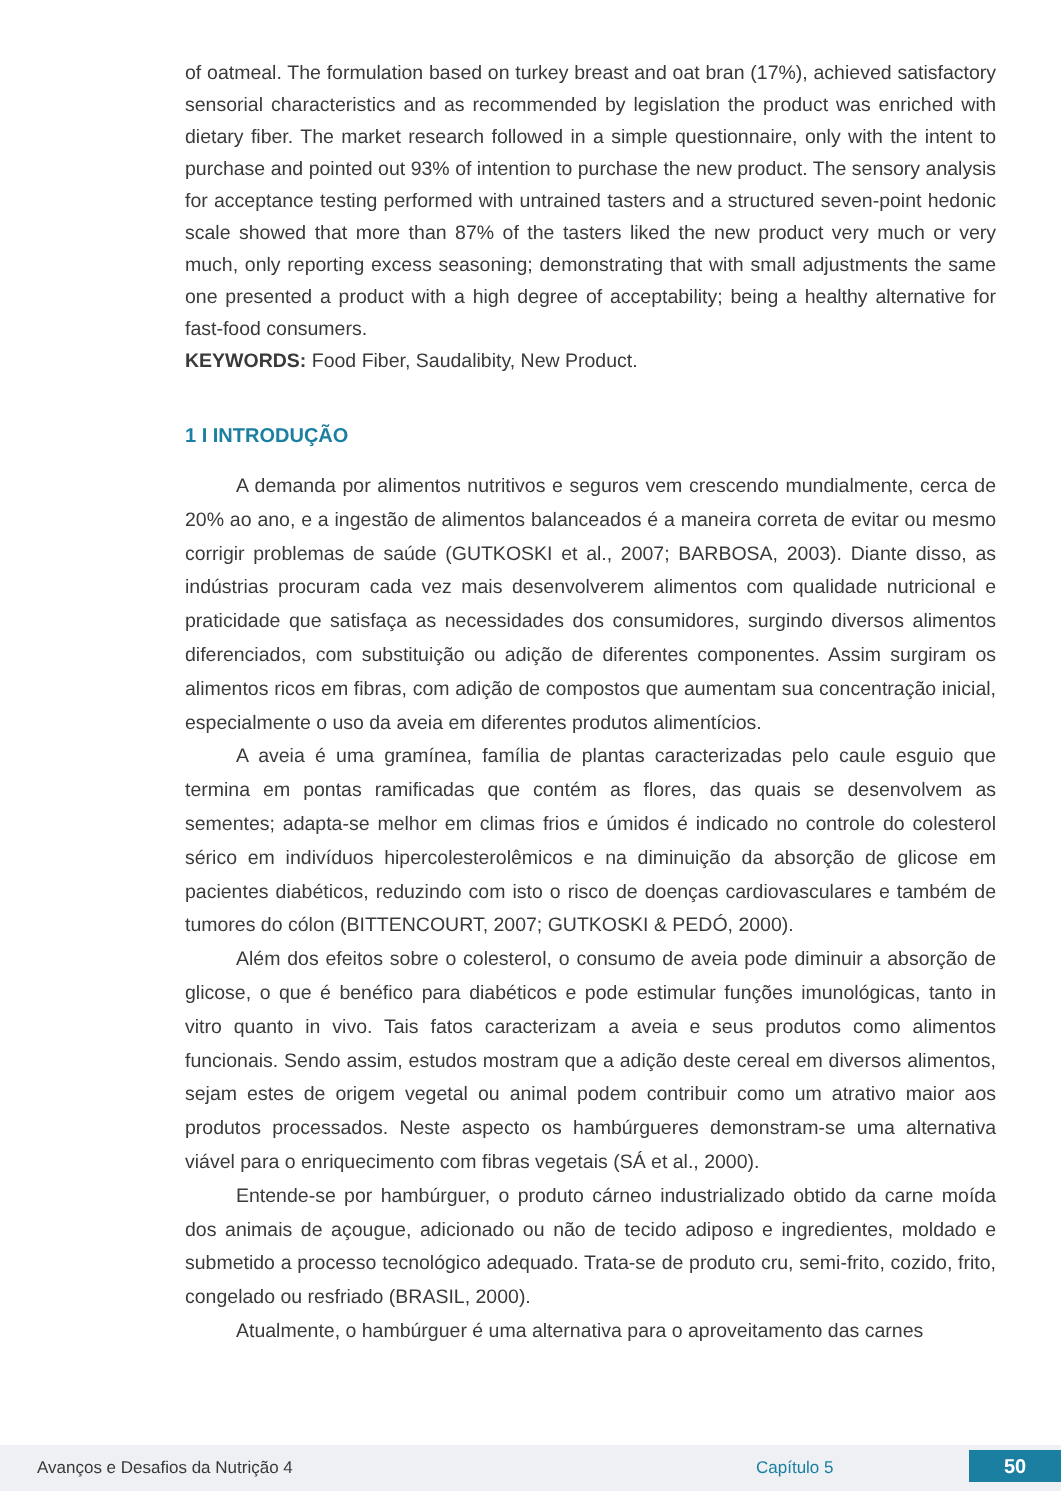of oatmeal. The formulation based on turkey breast and oat bran (17%), achieved satisfactory sensorial characteristics and as recommended by legislation the product was enriched with dietary fiber. The market research followed in a simple questionnaire, only with the intent to purchase and pointed out 93% of intention to purchase the new product. The sensory analysis for acceptance testing performed with untrained tasters and a structured seven-point hedonic scale showed that more than 87% of the tasters liked the new product very much or very much, only reporting excess seasoning; demonstrating that with small adjustments the same one presented a product with a high degree of acceptability; being a healthy alternative for fast-food consumers.
KEYWORDS: Food Fiber, Saudalibity, New Product.
1 I INTRODUÇÃO
A demanda por alimentos nutritivos e seguros vem crescendo mundialmente, cerca de 20% ao ano, e a ingestão de alimentos balanceados é a maneira correta de evitar ou mesmo corrigir problemas de saúde (GUTKOSKI et al., 2007; BARBOSA, 2003). Diante disso, as indústrias procuram cada vez mais desenvolverem alimentos com qualidade nutricional e praticidade que satisfaça as necessidades dos consumidores, surgindo diversos alimentos diferenciados, com substituição ou adição de diferentes componentes. Assim surgiram os alimentos ricos em fibras, com adição de compostos que aumentam sua concentração inicial, especialmente o uso da aveia em diferentes produtos alimentícios.
A aveia é uma gramínea, família de plantas caracterizadas pelo caule esguio que termina em pontas ramificadas que contém as flores, das quais se desenvolvem as sementes; adapta-se melhor em climas frios e úmidos é indicado no controle do colesterol sérico em indivíduos hipercolesterolêmicos e na diminuição da absorção de glicose em pacientes diabéticos, reduzindo com isto o risco de doenças cardiovasculares e também de tumores do cólon (BITTENCOURT, 2007; GUTKOSKI & PEDÓ, 2000).
Além dos efeitos sobre o colesterol, o consumo de aveia pode diminuir a absorção de glicose, o que é benéfico para diabéticos e pode estimular funções imunológicas, tanto in vitro quanto in vivo. Tais fatos caracterizam a aveia e seus produtos como alimentos funcionais. Sendo assim, estudos mostram que a adição deste cereal em diversos alimentos, sejam estes de origem vegetal ou animal podem contribuir como um atrativo maior aos produtos processados. Neste aspecto os hambúrgueres demonstram-se uma alternativa viável para o enriquecimento com fibras vegetais (SÁ et al., 2000).
Entende-se por hambúrguer, o produto cárneo industrializado obtido da carne moída dos animais de açougue, adicionado ou não de tecido adiposo e ingredientes, moldado e submetido a processo tecnológico adequado. Trata-se de produto cru, semi-frito, cozido, frito, congelado ou resfriado (BRASIL, 2000).
Atualmente, o hambúrguer é uma alternativa para o aproveitamento das carnes
Avanços e Desafios da Nutrição 4 Capítulo 5 50